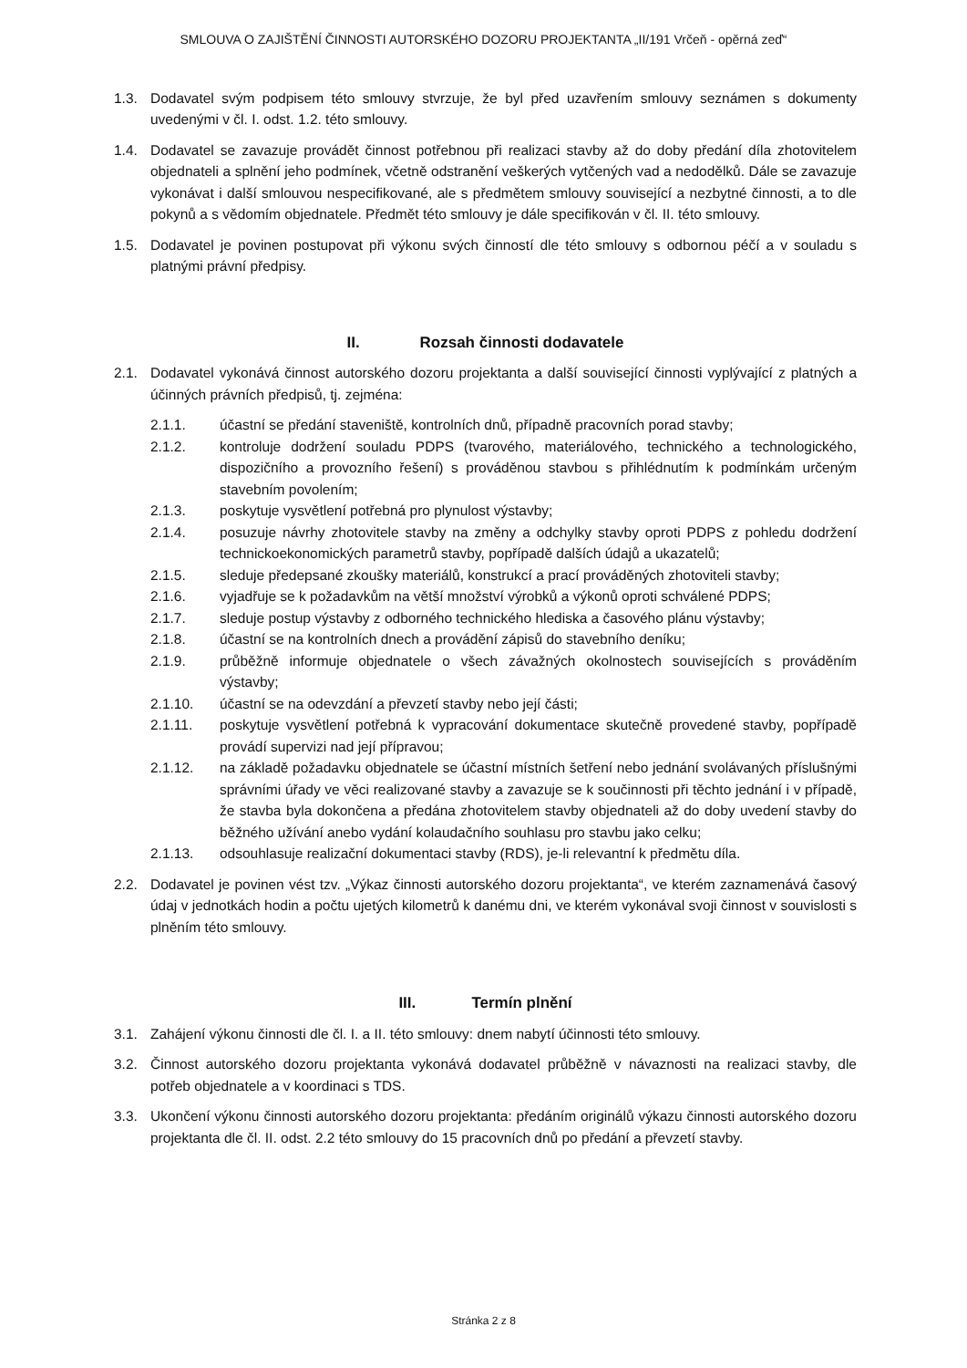SMLOUVA O ZAJIŠTĚNÍ ČINNOSTI AUTORSKÉHO DOZORU PROJEKTANTA „II/191 Vrčeň - opěrná zeď“
1.3. Dodavatel svým podpisem této smlouvy stvrzuje, že byl před uzavřením smlouvy seznámen s dokumenty uvedenými v čl. I. odst. 1.2. této smlouvy.
1.4. Dodavatel se zavazuje provádět činnost potřebnou při realizaci stavby až do doby předání díla zhotovitelem objednateli a splnění jeho podmínek, včetně odstranění veškerých vytčených vad a nedodělků. Dále se zavazuje vykonávat i další smlouvou nespecifikované, ale s předmětem smlouvy související a nezbytné činnosti, a to dle pokynů a s vědomím objednatele. Předmět této smlouvy je dále specifikován v čl. II. této smlouvy.
1.5. Dodavatel je povinen postupovat při výkonu svých činností dle této smlouvy s odbornou péčí a v souladu s platnými právní předpisy.
II. Rozsah činnosti dodavatele
2.1. Dodavatel vykonává činnost autorského dozoru projektanta a další související činnosti vyplývající z platných a účinných právních předpisů, tj. zejména:
2.1.1. účastní se předání staveniště, kontrolních dnů, případně pracovních porad stavby;
2.1.2. kontroluje dodržení souladu PDPS (tvarového, materiálového, technického a technologického, dispozičního a provozního řešení) s prováděnou stavbou s přihlédnutím k podmínkám určeným stavebním povolením;
2.1.3. poskytuje vysvětlení potřebná pro plynulost výstavby;
2.1.4. posuzuje návrhy zhotovitele stavby na změny a odchylky stavby oproti PDPS z pohledu dodržení technickoekonomických parametrů stavby, popřípadě dalších údajů a ukazatelů;
2.1.5. sleduje předepsané zkoušky materiálů, konstrukcí a prací prováděných zhotoviteli stavby;
2.1.6. vyjadřuje se k požadavkům na větší množství výrobků a výkonů oproti schválené PDPS;
2.1.7. sleduje postup výstavby z odborného technického hlediska a časového plánu výstavby;
2.1.8. účastní se na kontrolních dnech a provádění zápisů do stavebního deníku;
2.1.9. průběžně informuje objednatele o všech závažných okolnostech souvisejících s prováděním výstavby;
2.1.10. účastní se na odevzdání a převzetí stavby nebo její části;
2.1.11. poskytuje vysvětlení potřebná k vypracování dokumentace skutečně provedené stavby, popřípadě provádí supervizi nad její přípravou;
2.1.12. na základě požadavku objednatele se účastní místních šetření nebo jednání svolávaných příslušnými správními úřady ve věci realizované stavby a zavazuje se k součinnosti při těchto jednání i v případě, že stavba byla dokončena a předána zhotovitelem stavby objednateli až do doby uvedení stavby do běžného užívání anebo vydání kolaudačního souhlasu pro stavbu jako celku;
2.1.13. odsouhlasuje realizační dokumentaci stavby (RDS), je-li relevantní k předmětu díla.
2.2. Dodavatel je povinen vést tzv. „Výkaz činnosti autorského dozoru projektanta“, ve kterém zaznamenává časový údaj v jednotkách hodin a počtu ujetých kilometrů k danému dni, ve kterém vykonával svoji činnost v souvislosti s plněním této smlouvy.
III. Termín plnění
3.1. Zahájení výkonu činnosti dle čl. I. a II. této smlouvy: dnem nabytí účinnosti této smlouvy.
3.2. Činnost autorského dozoru projektanta vykonává dodavatel průběžně v návaznosti na realizaci stavby, dle potřeb objednatele a v koordinaci s TDS.
3.3. Ukončení výkonu činnosti autorského dozoru projektanta: předáním originálů výkazu činnosti autorského dozoru projektanta dle čl. II. odst. 2.2 této smlouvy do 15 pracovních dnů po předání a převzetí stavby.
Stránka 2 z 8